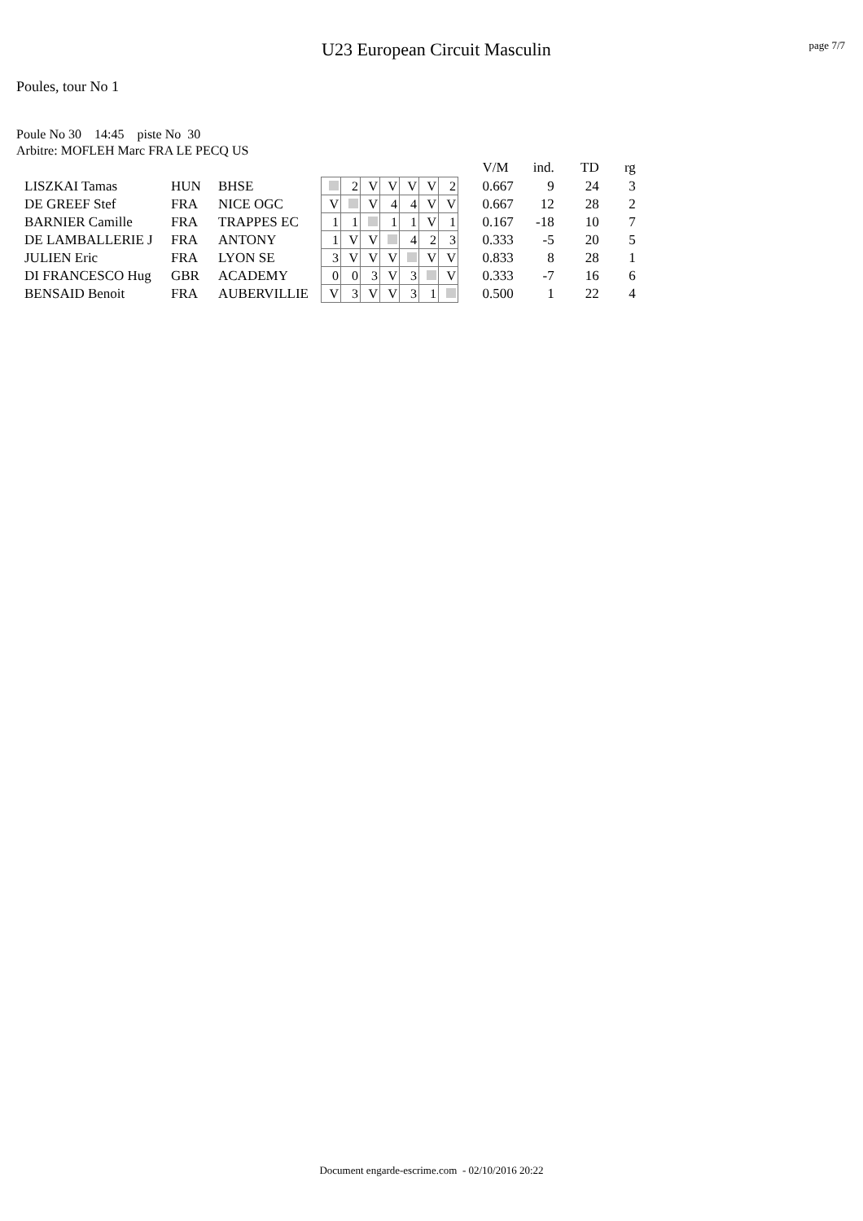U23 European Circuit Masculin
page 7/7
Poules, tour No 1
Poule No 30 14:45 piste No 30
Arbitre: MOFLEH Marc FRA LE PECQ US
| | | | | | | | | | | | V/M | ind. | TD | rg |
| LISZKAI Tamas | HUN | BHSE | | 2 | V | V | V | V | 2 | | 0.667 | 9 | 24 | 3 |
| DE GREEF Stef | FRA | NICE OGC | V | | V | 4 | 4 | V | V | | 0.667 | 12 | 28 | 2 |
| BARNIER Camille | FRA | TRAPPES EC | 1 | 1 | | 1 | 1 | V | 1 | | 0.167 | -18 | 10 | 7 |
| DE LAMBALLERIE J | FRA | ANTONY | 1 | V | V | | 4 | 2 | 3 | | 0.333 | -5 | 20 | 5 |
| JULIEN Eric | FRA | LYON SE | 3 | V | V | V | | V | V | | 0.833 | 8 | 28 | 1 |
| DI FRANCESCO Hug | GBR | ACADEMY | 0 | 0 | 3 | V | 3 | | V | | 0.333 | -7 | 16 | 6 |
| BENSAID Benoit | FRA | AUBERVILLIE | V | 3 | V | V | 3 | 1 | | | 0.500 | 1 | 22 | 4 |
Document engarde-escrime.com - 02/10/2016 20:22